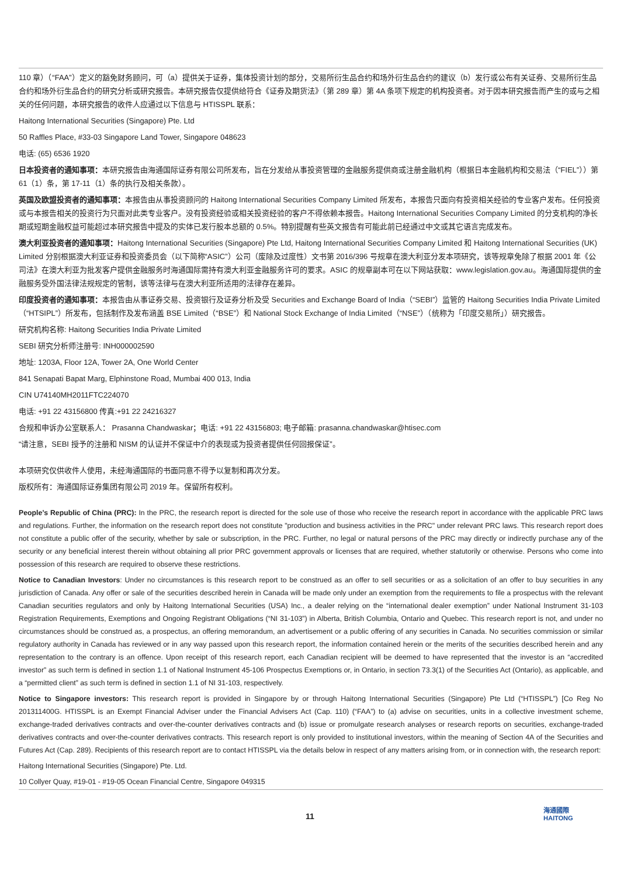110 章）（“FAA”）定义的豁免财务顾问，可（a）提供关于证券，集体投资计划的部分，交易所衍生品合约和场外衍生品合约的建议（b）发行或公布有关证券、交易所衍生品合约和场外衍生品合约的研究分析或研究报告。本研究报告仅提供给符合《证券及期货法》（第 289 章）第 4A 条项下规定的机构投资者。对于因本研究报告而产生的或与之相关的任何问题，本研究报告的收件人应通过以下信息与 HTISSPL 联系：
Haitong International Securities (Singapore) Pte. Ltd
50 Raffles Place, #33-03 Singapore Land Tower, Singapore 048623
电话: (65) 6536 1920
日本投资者的通知事项：本研究报告由海通国际证券有限公司所发布，旨在分发给从事投资管理的金融服务提供商或注册金融机构（根据日本金融机构和交易法（“FIEL”））第 61（1）条，第 17-11（1）条的执行及相关条款）。
英国及欧盟投资者的通知事项：本报告由从事投资顾问的 Haitong International Securities Company Limited 所发布，本报告只面向有投资相关经验的专业客户发布。任何投资或与本报告相关的投资行为只面对此类专业客户。没有投资经验或相关投资经验的客户不得依赖本报告。Haitong International Securities Company Limited 的分支机构的净长期或短期金融权益可能超过本研究报告中提及的实体已发行股本总额的 0.5%。特别提醒有些英文报告有可能此前已经通过中文或其它语言完成发布。
澳大利亚投资者的通知事项：Haitong International Securities (Singapore) Pte Ltd, Haitong International Securities Company Limited 和 Haitong International Securities (UK) Limited 分别根据澳大利亚证券和投资委员会（以下简称“ASIC”）公司（废除及过度性）文书第 2016/396 号规章在澳大利亚分发本项研究，该等规章免除了根据 2001 年《公司法》在澳大利亚为批发客户提供金融服务时海通国际需持有澳大利亚金融服务许可的要求。ASIC 的规章副本可在以下网站获取：www.legislation.gov.au。海通国际提供的金融服务受外国法律法规规定的管制，该等法律与在澳大利亚所适用的法律存在差异。
印度投资者的通知事项：本报告由从事证券交易、投资银行及证券分析及受 Securities and Exchange Board of India（“SEBI”）监管的 Haitong Securities India Private Limited（“HTSIPL”）所发布，包括制作及发布涵盖 BSE Limited（“BSE”）和 National Stock Exchange of India Limited（“NSE”）（统称为「印度交易所」）研究报告。
研究机构名称: Haitong Securities India Private Limited
SEBI 研究分析师注册号: INH000002590
地址: 1203A, Floor 12A, Tower 2A, One World Center
841 Senapati Bapat Marg, Elphinstone Road, Mumbai 400 013, India
CIN U74140MH2011FTC224070
电话: +91 22 43156800 传真:+91 22 24216327
合规和申诉办公室联系人： Prasanna Chandwaskar；电话: +91 22 43156803; 电子邮箱: prasanna.chandwaskar@htisec.com
“请注意，SEBI 授予的注册和 NISM 的认证并不保证中介的表现或为投资者提供任何回报保证”。
本项研究仅供收件人使用，未经海通国际的书面同意不得予以复制和再次分发。
版权所有：海通国际证券集团有限公司 2019 年。保留所有权利。
People’s Republic of China (PRC): In the PRC, the research report is directed for the sole use of those who receive the research report in accordance with the applicable PRC laws and regulations. Further, the information on the research report does not constitute "production and business activities in the PRC" under relevant PRC laws. This research report does not constitute a public offer of the security, whether by sale or subscription, in the PRC. Further, no legal or natural persons of the PRC may directly or indirectly purchase any of the security or any beneficial interest therein without obtaining all prior PRC government approvals or licenses that are required, whether statutorily or otherwise. Persons who come into possession of this research are required to observe these restrictions.
Notice to Canadian Investors: Under no circumstances is this research report to be construed as an offer to sell securities or as a solicitation of an offer to buy securities in any jurisdiction of Canada. Any offer or sale of the securities described herein in Canada will be made only under an exemption from the requirements to file a prospectus with the relevant Canadian securities regulators and only by Haitong International Securities (USA) Inc., a dealer relying on the “international dealer exemption” under National Instrument 31-103 Registration Requirements, Exemptions and Ongoing Registrant Obligations (“NI 31-103”) in Alberta, British Columbia, Ontario and Quebec. This research report is not, and under no circumstances should be construed as, a prospectus, an offering memorandum, an advertisement or a public offering of any securities in Canada. No securities commission or similar regulatory authority in Canada has reviewed or in any way passed upon this research report, the information contained herein or the merits of the securities described herein and any representation to the contrary is an offence. Upon receipt of this research report, each Canadian recipient will be deemed to have represented that the investor is an “accredited investor” as such term is defined in section 1.1 of National Instrument 45-106 Prospectus Exemptions or, in Ontario, in section 73.3(1) of the Securities Act (Ontario), as applicable, and a “permitted client” as such term is defined in section 1.1 of NI 31-103, respectively.
Notice to Singapore investors: This research report is provided in Singapore by or through Haitong International Securities (Singapore) Pte Ltd (“HTISSPL”) [Co Reg No 201311400G. HTISSPL is an Exempt Financial Adviser under the Financial Advisers Act (Cap. 110) (“FAA”) to (a) advise on securities, units in a collective investment scheme, exchange-traded derivatives contracts and over-the-counter derivatives contracts and (b) issue or promulgate research analyses or research reports on securities, exchange-traded derivatives contracts and over-the-counter derivatives contracts. This research report is only provided to institutional investors, within the meaning of Section 4A of the Securities and Futures Act (Cap. 289). Recipients of this research report are to contact HTISSPL via the details below in respect of any matters arising from, or in connection with, the research report:
Haitong International Securities (Singapore) Pte. Ltd.
10 Collyer Quay, #19-01 - #19-05 Ocean Financial Centre, Singapore 049315
11
海通國際
HAITONG